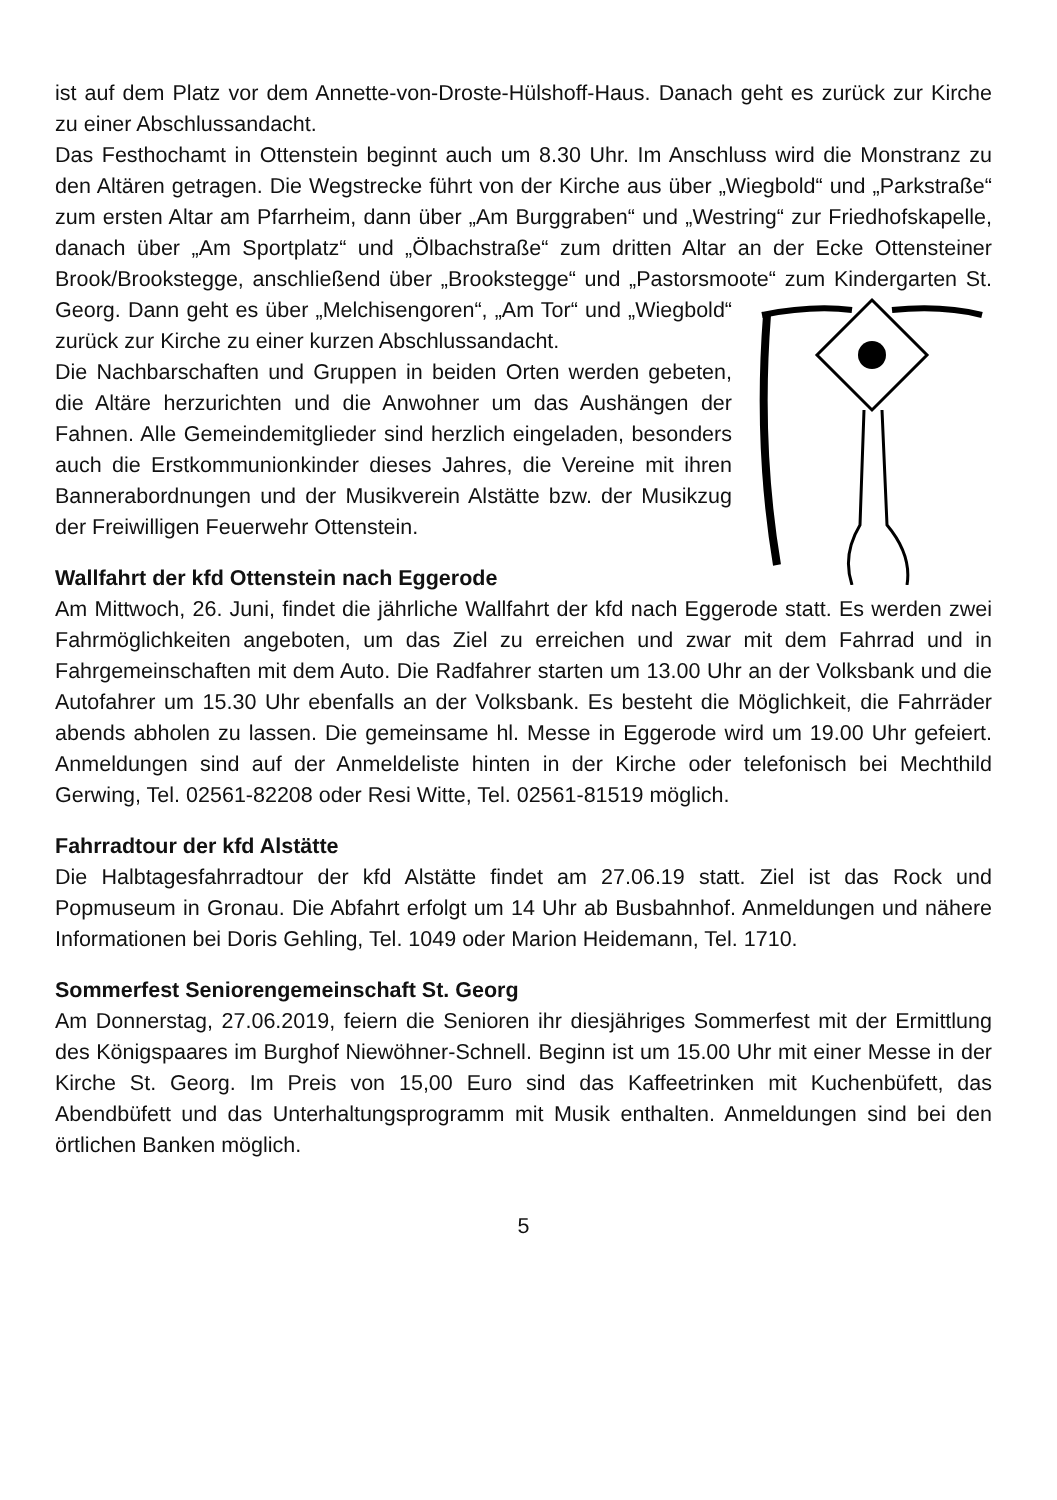ist auf dem Platz vor dem Annette-von-Droste-Hülshoff-Haus. Danach geht es zurück zur Kirche zu einer Abschlussandacht.
Das Festhochamt in Ottenstein beginnt auch um 8.30 Uhr. Im Anschluss wird die Monstranz zu den Altären getragen. Die Wegstrecke führt von der Kirche aus über „Wiegbold“ und „Parkstraße“ zum ersten Altar am Pfarrheim, dann über „Am Burggraben“ und „Westring“ zur Friedhofskapelle, danach über „Am Sportplatz“ und „Ölbachstraße“ zum dritten Altar an der Ecke Ottensteiner Brook/Brookstegge, anschließend über „Brookstegge“ und „Pastorsmoote“ zum Kindergarten St. Georg. Dann geht es über „Melchisengoren“, „Am Tor“ und „Wiegbold“ zurück zur Kirche zu einer kurzen Abschlussandacht.
Die Nachbarschaften und Gruppen in beiden Orten werden gebeten, die Altäre herzurichten und die Anwohner um das Aushängen der Fahnen. Alle Gemeindemitglieder sind herzlich eingeladen, besonders auch die Erstkommunionkinder dieses Jahres, die Vereine mit ihren Bannerabordnungen und der Musikverein Alstätte bzw. der Musikzug der Freiwilligen Feuerwehr Ottenstein.
Wallfahrt der kfd Ottenstein nach Eggerode
Am Mittwoch, 26. Juni, findet die jährliche Wallfahrt der kfd nach Eggerode statt. Es werden zwei Fahrmöglichkeiten angeboten, um das Ziel zu erreichen und zwar mit dem Fahrrad und in Fahrgemeinschaften mit dem Auto. Die Radfahrer starten um 13.00 Uhr an der Volksbank und die Autofahrer um 15.30 Uhr ebenfalls an der Volksbank. Es besteht die Möglichkeit, die Fahrräder abends abholen zu lassen. Die gemeinsame hl. Messe in Eggerode wird um 19.00 Uhr gefeiert. Anmeldungen sind auf der Anmeldeliste hinten in der Kirche oder telefonisch bei Mechthild Gerwing, Tel. 02561-82208 oder Resi Witte, Tel. 02561-81519 möglich.
Fahrradtour der kfd Alstätte
Die Halbtagesfahrradtour der kfd Alstätte findet am 27.06.19 statt. Ziel ist das Rock und Popmuseum in Gronau. Die Abfahrt erfolgt um 14 Uhr ab Busbahnhof. Anmeldungen und nähere Informationen bei Doris Gehling, Tel. 1049 oder Marion Heidemann, Tel. 1710.
Sommerfest Seniorengemeinschaft St. Georg
Am Donnerstag, 27.06.2019, feiern die Senioren ihr diesjähriges Sommerfest mit der Ermittlung des Königspaares im Burghof Niewöhner-Schnell. Beginn ist um 15.00 Uhr mit einer Messe in der Kirche St. Georg. Im Preis von 15,00 Euro sind das Kaffeetrinken mit Kuchenbüfett, das Abendbüfett und das Unterhaltungsprogramm mit Musik enthalten. Anmeldungen sind bei den örtlichen Banken möglich.
5